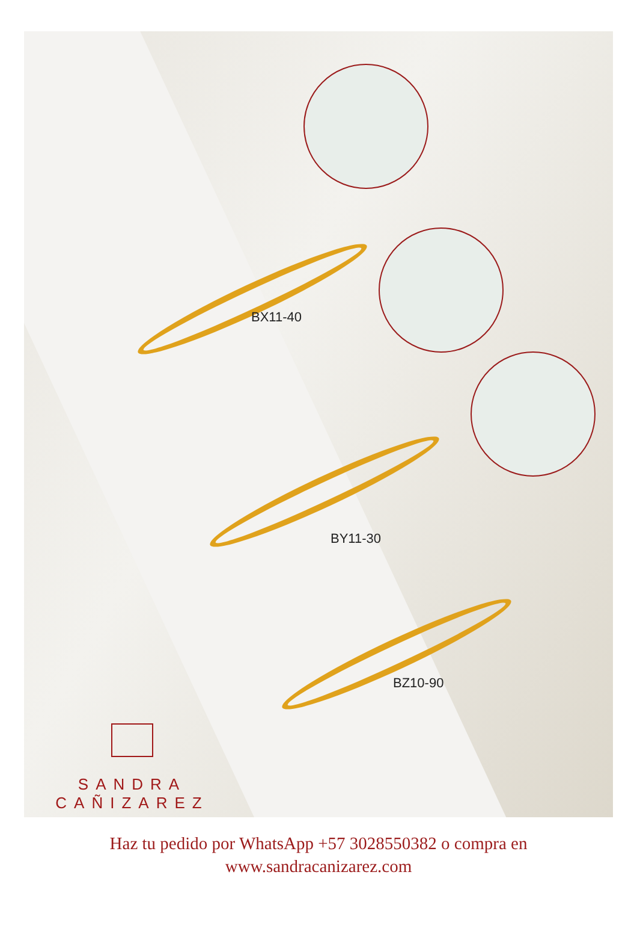BX11-40
BY11-30
BZ10-90
SANDRA
CAÑIZAREZ
Haz tu pedido por WhatsApp +57 3028550382 o compra en
www.sandracanizarez.com